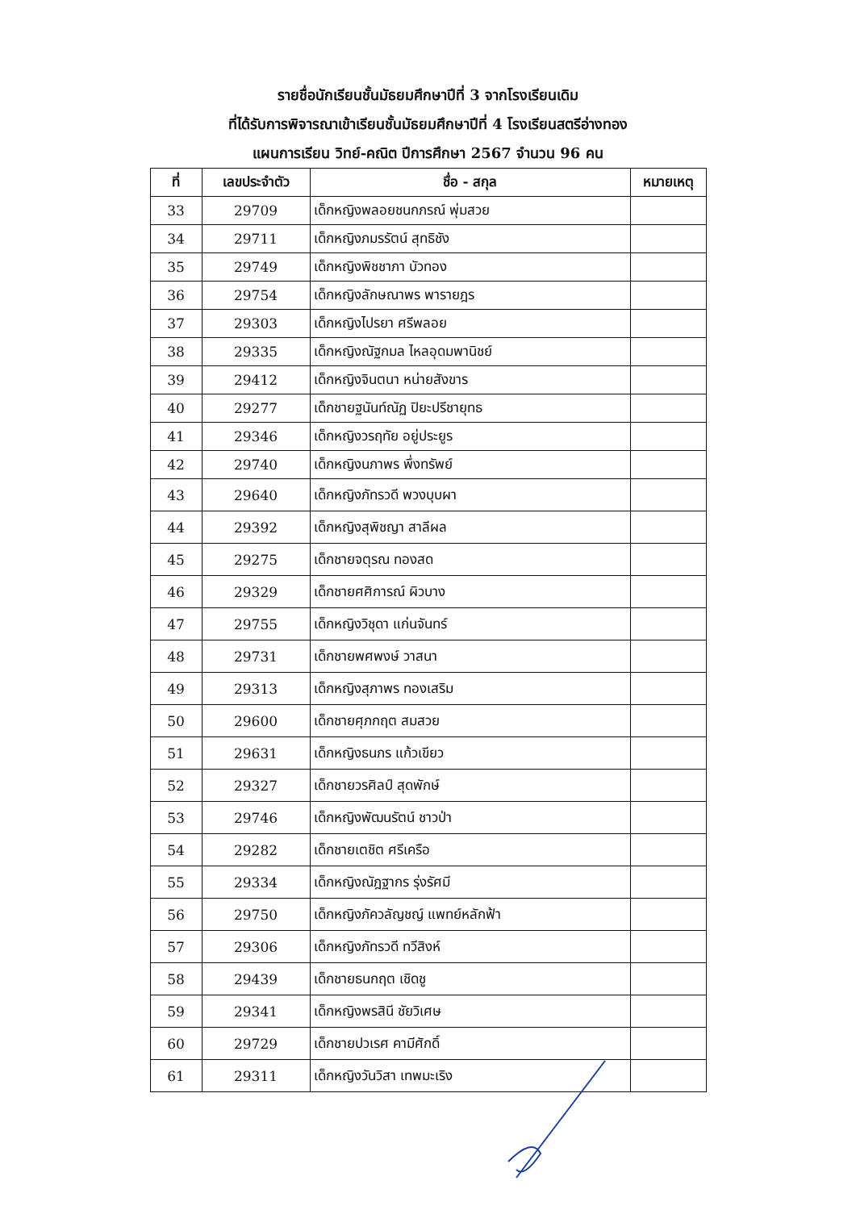รายชื่อนักเรียนชั้นมัธยมศึกษาปีที่ 3 จากโรงเรียนเดิม
ที่ได้รับการพิจารณาเข้าเรียนชั้นมัธยมศึกษาปีที่ 4 โรงเรียนสตรีอ่างทอง
แผนการเรียน วิทย์-คณิต ปีการศึกษา 2567 จำนวน 96 คน
| ที่ | เลขประจำตัว | ชื่อ - สกุล | หมายเหตุ |
| --- | --- | --- | --- |
| 33 | 29709 | เด็กหญิงพลอยชนกภรณ์ พุ่มสวย | |
| 34 | 29711 | เด็กหญิงภมรรัตน์ สุทธิชัง | |
| 35 | 29749 | เด็กหญิงพิชชาภา บัวทอง | |
| 36 | 29754 | เด็กหญิงลักษณาพร พารายฎร | |
| 37 | 29303 | เด็กหญิงไปรยา ศรีพลอย | |
| 38 | 29335 | เด็กหญิงณัฐกมล ไหลอุดมพานิชย์ | |
| 39 | 29412 | เด็กหญิงจินตนา หน่ายสังขาร | |
| 40 | 29277 | เด็กชายฐนันท์ณัฏ ปิยะปรีชายุทธ | |
| 41 | 29346 | เด็กหญิงวรฤทัย อยู่ประยูร | |
| 42 | 29740 | เด็กหญิงนภาพร พึ่งทรัพย์ | |
| 43 | 29640 | เด็กหญิงภัทรวดี พวงบุบผา | |
| 44 | 29392 | เด็กหญิงสุพิชญา สาลีผล | |
| 45 | 29275 | เด็กชายจตุรณ ทองสด | |
| 46 | 29329 | เด็กชายศศิการณ์ ผิวบาง | |
| 47 | 29755 | เด็กหญิงวิชุดา แก่นจันทร์ | |
| 48 | 29731 | เด็กชายพศพงษ์ วาสนา | |
| 49 | 29313 | เด็กหญิงสุภาพร ทองเสริม | |
| 50 | 29600 | เด็กชายศุภกฤต สมสวย | |
| 51 | 29631 | เด็กหญิงธนภร แก้วเขียว | |
| 52 | 29327 | เด็กชายวรศิลป์ สุดพักษ์ | |
| 53 | 29746 | เด็กหญิงพัฒนรัตน์ ชาวป่า | |
| 54 | 29282 | เด็กชายเตชิต ศรีเครือ | |
| 55 | 29334 | เด็กหญิงณัฎฐากร รุ่งรัศมี | |
| 56 | 29750 | เด็กหญิงภัควลัญชญ์ แพทย์หลักฟ้า | |
| 57 | 29306 | เด็กหญิงภัทรวดี ทวีสิงห์ | |
| 58 | 29439 | เด็กชายธนกฤต เชิดชู | |
| 59 | 29341 | เด็กหญิงพรสินี ชัยวิเศษ | |
| 60 | 29729 | เด็กชายปวเรศ คามีศักดิ์ | |
| 61 | 29311 | เด็กหญิงวันวิสา เทพมะเริง | |